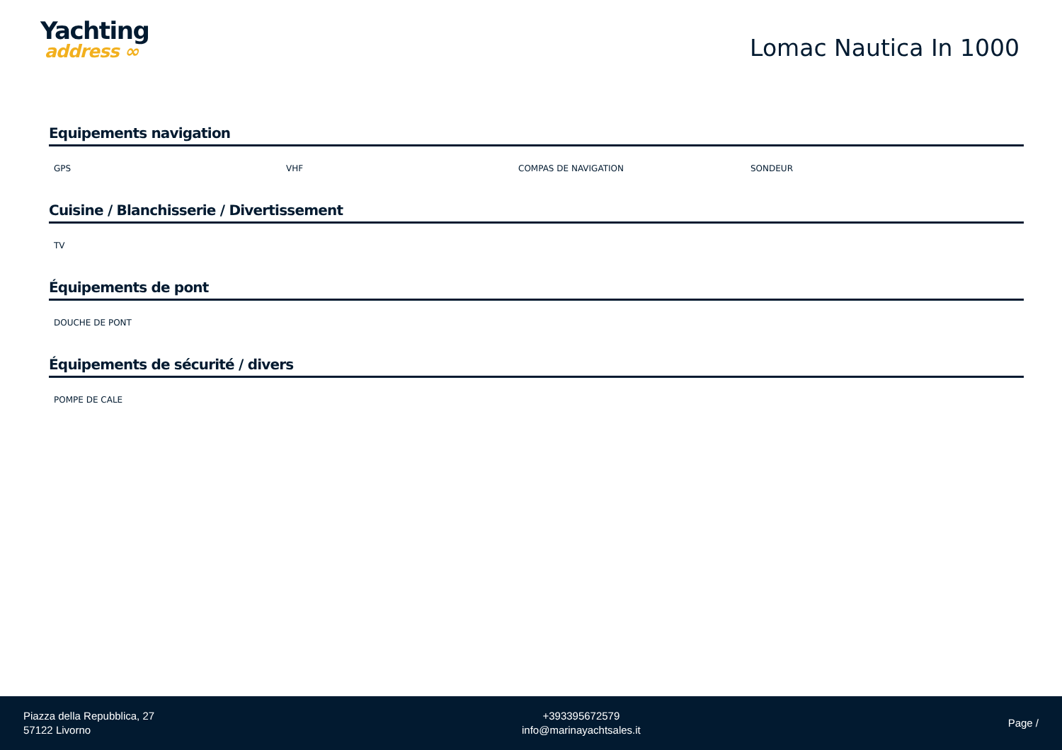Yachting
address ∞
Lomac Nautica In 1000
Equipements navigation
GPS VHF COMPAS DE NAVIGATION SONDEUR
Cuisine / Blanchisserie / Divertissement
TV
Équipements de pont
DOUCHE DE PONT
Équipements de sécurité / divers
POMPE DE CALE
Piazza della Repubblica, 27
57122 Livorno
+393395672579
info@marinayachtsales.it
Page /